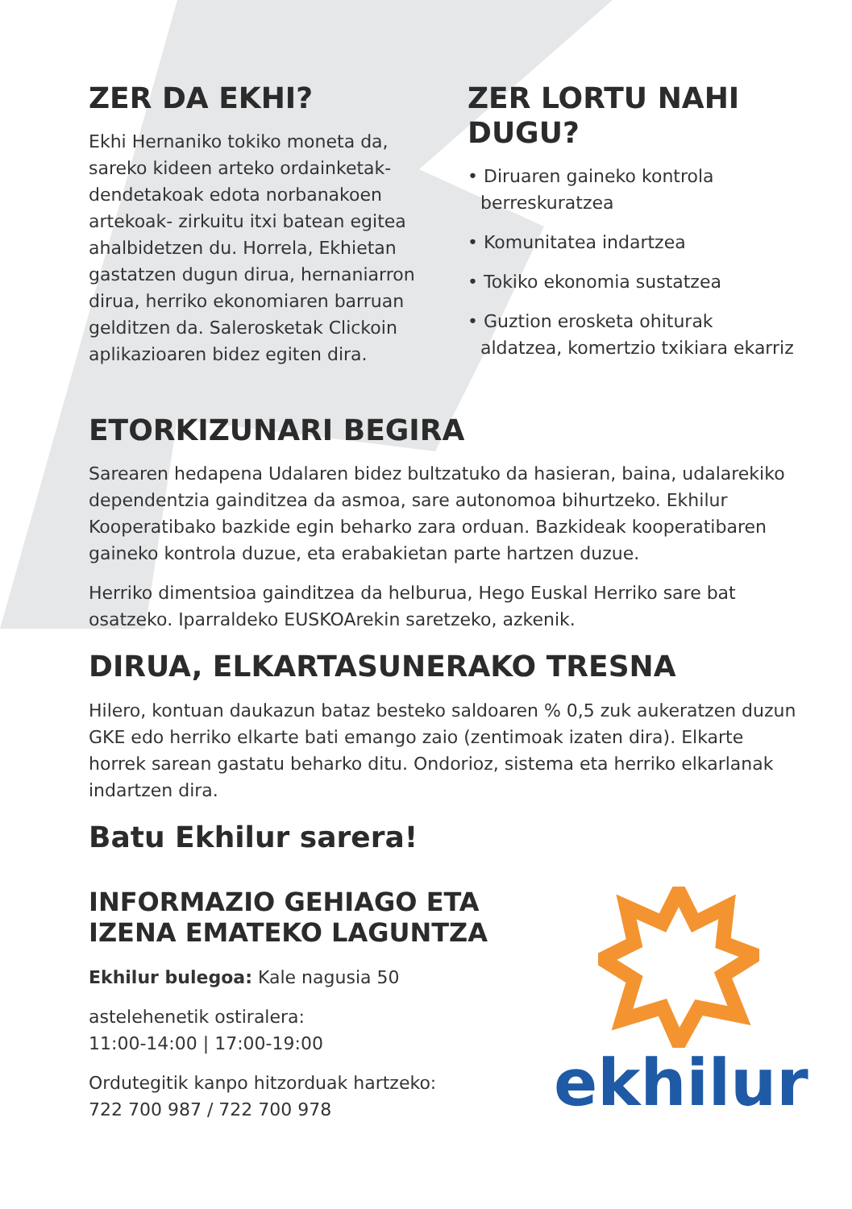ZER DA EKHI?
Ekhi Hernaniko tokiko moneta da, sareko kideen arteko ordainketak- dendetakoak edota norbanakoen artekoak- zirkuitu itxi batean egitea ahalbidetzen du. Horrela, Ekhietan gastatzen dugun dirua, hernaniarron dirua, herriko ekonomiaren barruan gelditzen da. Salerosketak Clickoin aplikazioaren bidez egiten dira.
ZER LORTU NAHI DUGU?
• Diruaren gaineko kontrola berreskuratzea
• Komunitatea indartzea
• Tokiko ekonomia sustatzea
• Guztion erosketa ohiturak aldatzea, komertzio txikiara ekarriz
ETORKIZUNARI BEGIRA
Sarearen hedapena Udalaren bidez bultzatuko da hasieran, baina, udalarekiko dependentzia gainditzea da asmoa, sare autonomoa bihurtzeko. Ekhilur Kooperatibako bazkide egin beharko zara orduan. Bazkideak kooperatibaren gaineko kontrola duzue, eta erabakietan parte hartzen duzue.
Herriko dimentsioa gainditzea da helburua, Hego Euskal Herriko sare bat osatzeko. Iparraldeko EUSKOArekin saretzeko, azkenik.
DIRUA, ELKARTASUNERAKO TRESNA
Hilero, kontuan daukazun bataz besteko saldoaren % 0,5 zuk aukeratzen duzun GKE edo herriko elkarte bati emango zaio (zentimoak izaten dira). Elkarte horrek sarean gastatu beharko ditu. Ondorioz, sistema eta herriko elkarlanak indartzen dira.
Batu Ekhilur sarera!
INFORMAZIO GEHIAGO ETA
IZENA EMATEKO LAGUNTZA
Ekhilur bulegoa: Kale nagusia 50
astelehenetik ostiralera:
11:00-14:00 | 17:00-19:00
Ordutegitik kanpo hitzorduak hartzeko:
722 700 987 / 722 700 978
ekhilur